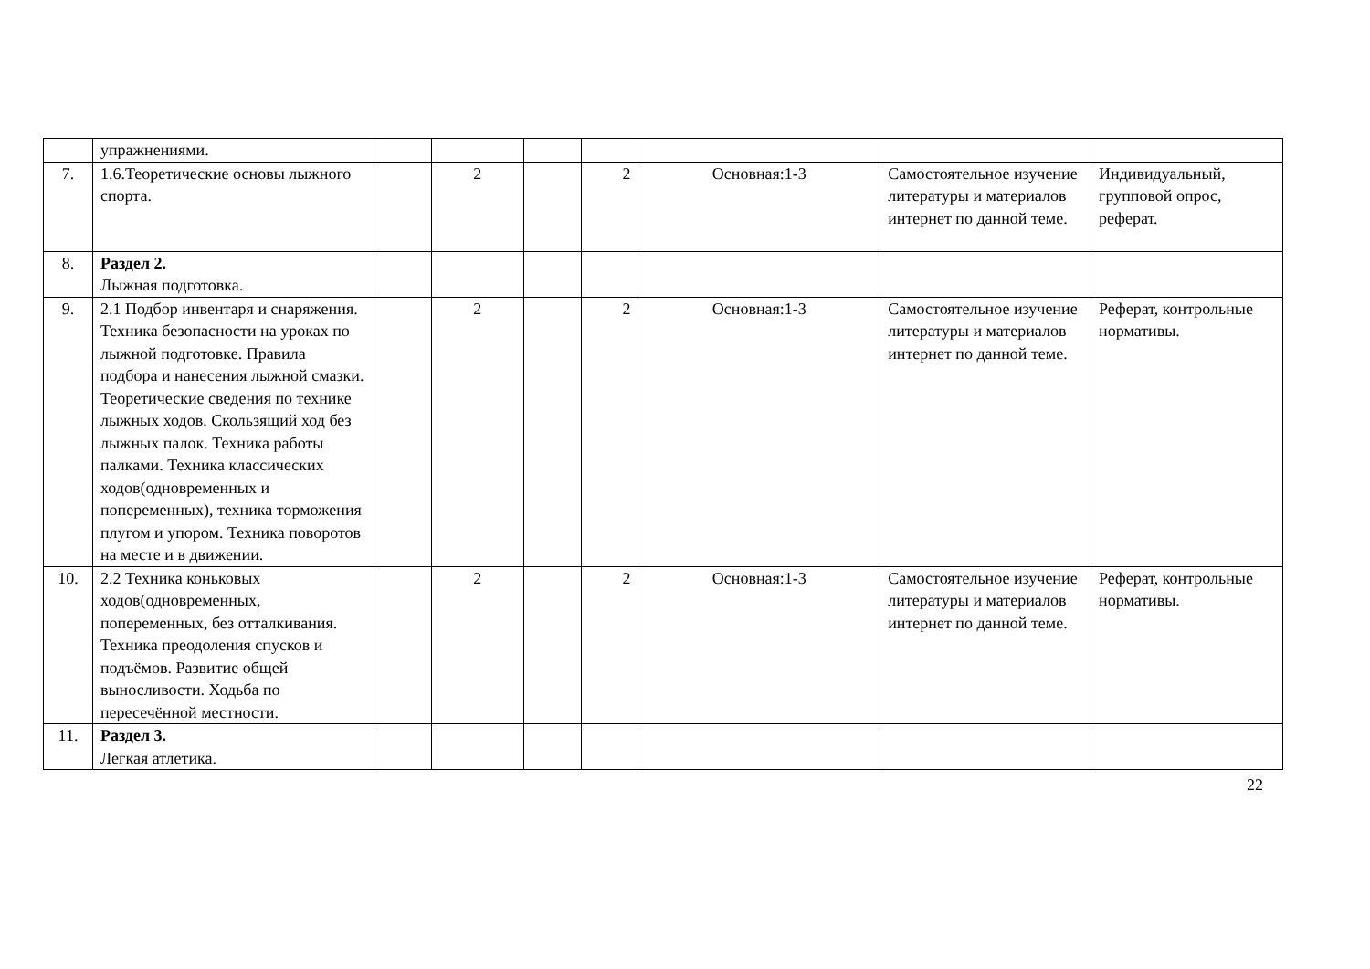| | упражнениями. | | | | | | | |
| 7. | 1.6.Теоретические основы лыжного спорта. | | 2 | | 2 | Основная:1-3 | Самостоятельное изучение литературы и материалов интернет по данной теме. | Индивидуальный, групповой опрос, реферат. |
| 8. | Раздел 2. Лыжная подготовка. | | | | | | | |
| 9. | 2.1 Подбор инвентаря и снаряжения. Техника безопасности на уроках по лыжной подготовке. Правила подбора и нанесения лыжной смазки. Теоретические сведения по технике лыжных ходов. Скользящий ход без лыжных палок. Техника работы палками. Техника классических ходов(одновременных и попеременных), техника торможения плугом и упором. Техника поворотов на месте и в движении. | | 2 | | 2 | Основная:1-3 | Самостоятельное изучение литературы и материалов интернет по данной теме. | Реферат, контрольные нормативы. |
| 10. | 2.2 Техника коньковых ходов(одновременных, попеременных, без отталкивания. Техника преодоления спусков и подъёмов. Развитие общей выносливости. Ходьба по пересечённой местности. | | 2 | | 2 | Основная:1-3 | Самостоятельное изучение литературы и материалов интернет по данной теме. | Реферат, контрольные нормативы. |
| 11. | Раздел 3. Легкая атлетика. | | | | | | | |
22